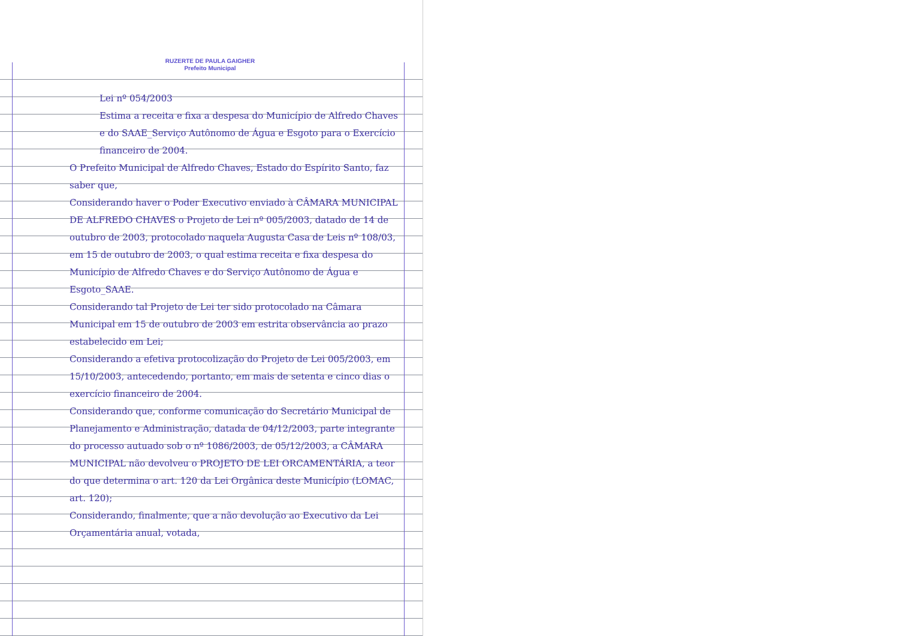RUZERTE DE PAULA GAIGHER
Prefeito Municipal
Lei nº 054/2003
Estima a receita e fixa a despesa do Município de Alfredo Chaves e do SAAE_Serviço Autônomo de Água e Esgoto para o Exercício financeiro de 2004.
O Prefeito Municipal de Alfredo Chaves, Estado do Espírito Santo, faz saber que,
Considerando haver o Poder Executivo enviado à CÂMARA MUNICIPAL DE ALFREDO CHAVES o Projeto de Lei nº 005/2003, datado de 14 de outubro de 2003, protocolado naquela Augusta Casa de Leis nº 108/03, em 15 de outubro de 2003, o qual estima receita e fixa despesa do Município de Alfredo Chaves e do Serviço Autônomo de Água e Esgoto_SAAE.
Considerando tal Projeto de Lei ter sido protocolado na Câmara Municipal em 15 de outubro de 2003 em estrita observância ao prazo estabelecido em Lei;
Considerando a efetiva protocolização do Projeto de Lei 005/2003, em 15/10/2003, antecedendo, portanto, em mais de setenta e cinco dias o exercício financeiro de 2004.
Considerando que, conforme comunicação do Secretário Municipal de Planejamento e Administração, datada de 04/12/2003, parte integrante do processo autuado sob o nº 1086/2003, de 05/12/2003, a CÂMARA MUNICIPAL não devolveu o PROJETO DE LEI ORCAMENTÁRIA, a teor do que determina o art. 120 da Lei Orgânica deste Município (LOMAC, art. 120);
Considerando, finalmente, que a não devolução ao Executivo da Lei Orçamentária anual, votada,